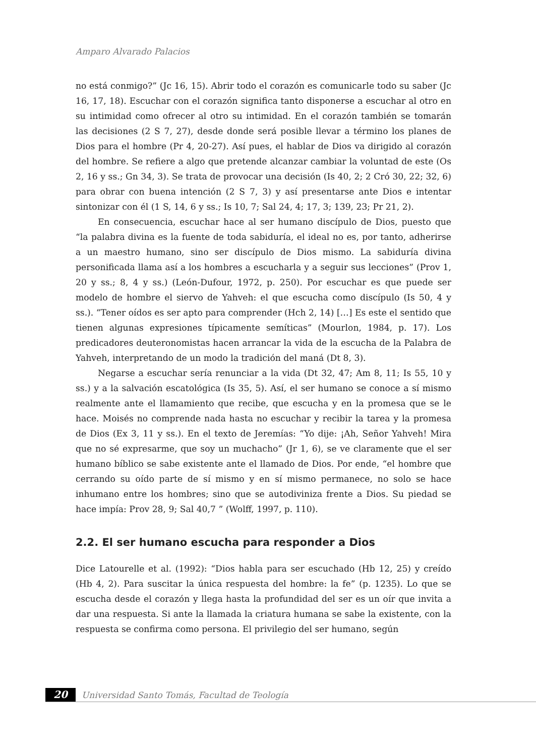Amparo Alvarado Palacios
no está conmigo?” (Jc 16, 15). Abrir todo el corazón es comunicarle todo su saber (Jc 16, 17, 18). Escuchar con el corazón significa tanto disponerse a escuchar al otro en su intimidad como ofrecer al otro su intimidad. En el corazón también se tomarán las decisiones (2 S 7, 27), desde donde será posible llevar a término los planes de Dios para el hombre (Pr 4, 20-27). Así pues, el hablar de Dios va dirigido al corazón del hombre. Se refiere a algo que pretende alcanzar cambiar la voluntad de este (Os 2, 16 y ss.; Gn 34, 3). Se trata de provocar una decisión (Is 40, 2; 2 Cró 30, 22; 32, 6) para obrar con buena intención (2 S 7, 3) y así presentarse ante Dios e intentar sintonizar con él (1 S, 14, 6 y ss.; Is 10, 7; Sal 24, 4; 17, 3; 139, 23; Pr 21, 2).
En consecuencia, escuchar hace al ser humano discípulo de Dios, puesto que “la palabra divina es la fuente de toda sabiduría, el ideal no es, por tanto, adherirse a un maestro humano, sino ser discípulo de Dios mismo. La sabiduría divina personificada llama así a los hombres a escucharla y a seguir sus lecciones” (Prov 1, 20 y ss.; 8, 4 y ss.) (León-Dufour, 1972, p. 250). Por escuchar es que puede ser modelo de hombre el siervo de Yahveh: el que escucha como discípulo (Is 50, 4 y ss.). “Tener oídos es ser apto para comprender (Hch 2, 14) […] Es este el sentido que tienen algunas expresiones típicamente semíticas” (Mourlon, 1984, p. 17). Los predicadores deuteronomistas hacen arrancar la vida de la escucha de la Palabra de Yahveh, interpretando de un modo la tradición del maná (Dt 8, 3).
Negarse a escuchar sería renunciar a la vida (Dt 32, 47; Am 8, 11; Is 55, 10 y ss.) y a la salvación escatológica (Is 35, 5). Así, el ser humano se conoce a sí mismo realmente ante el llamamiento que recibe, que escucha y en la promesa que se le hace. Moisés no comprende nada hasta no escuchar y recibir la tarea y la promesa de Dios (Ex 3, 11 y ss.). En el texto de Jeremías: “Yo dije: ¡Ah, Señor Yahveh! Mira que no sé expresarme, que soy un muchacho” (Jr 1, 6), se ve claramente que el ser humano bíblico se sabe existente ante el llamado de Dios. Por ende, “el hombre que cerrando su oído parte de sí mismo y en sí mismo permanece, no solo se hace inhumano entre los hombres; sino que se autodiviniza frente a Dios. Su piedad se hace impía: Prov 28, 9; Sal 40,7 ” (Wolff, 1997, p. 110).
2.2. El ser humano escucha para responder a Dios
Dice Latourelle et al. (1992): “Dios habla para ser escuchado (Hb 12, 25) y creído (Hb 4, 2). Para suscitar la única respuesta del hombre: la fe” (p. 1235). Lo que se escucha desde el corazón y llega hasta la profundidad del ser es un oír que invita a dar una respuesta. Si ante la llamada la criatura humana se sabe la existente, con la respuesta se confirma como persona. El privilegio del ser humano, según
20
Universidad Santo Tomás, Facultad de Teología